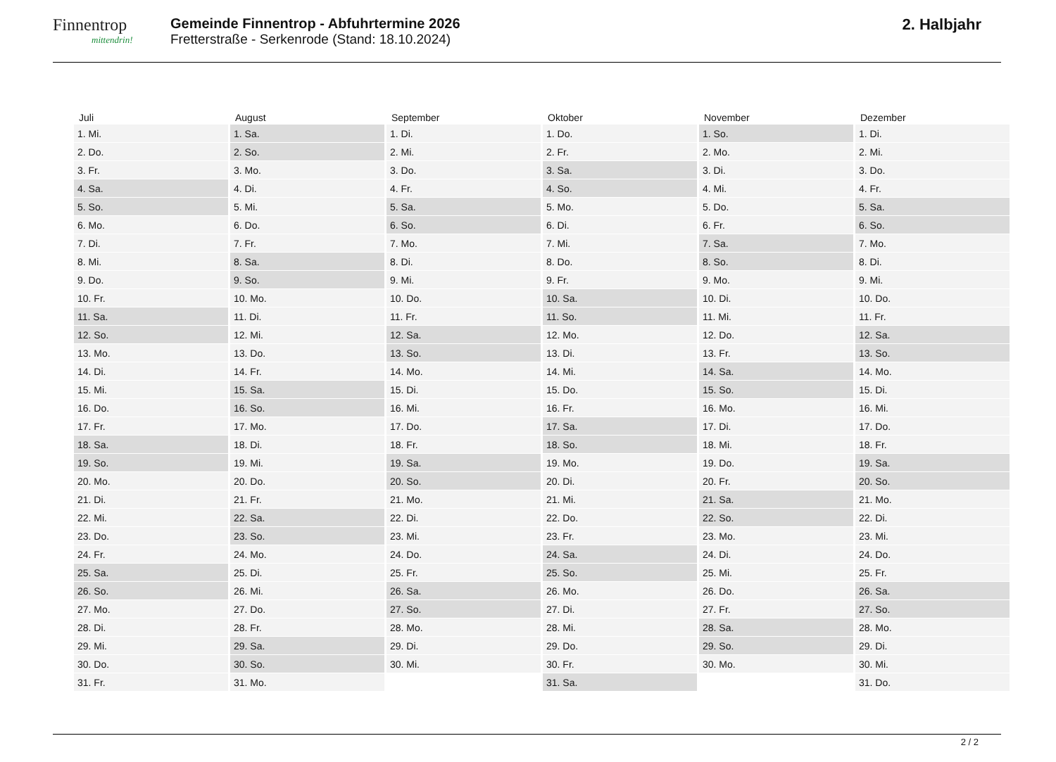Finnentrop
mittendrin!
Gemeinde Finnentrop - Abfuhrtermine 2026
Fretterstraße - Serkenrode (Stand: 18.10.2024)
2. Halbjahr
| Juli | August | September | Oktober | November | Dezember |
| --- | --- | --- | --- | --- | --- |
| 1. Mi. | 1. Sa. | 1. Di. | 1. Do. | 1. So. | 1. Di. |
| 2. Do. | 2. So. | 2. Mi. | 2. Fr. | 2. Mo. | 2. Mi. |
| 3. Fr. | 3. Mo. | 3. Do. | 3. Sa. | 3. Di. | 3. Do. |
| 4. Sa. | 4. Di. | 4. Fr. | 4. So. | 4. Mi. | 4. Fr. |
| 5. So. | 5. Mi. | 5. Sa. | 5. Mo. | 5. Do. | 5. Sa. |
| 6. Mo. | 6. Do. | 6. So. | 6. Di. | 6. Fr. | 6. So. |
| 7. Di. | 7. Fr. | 7. Mo. | 7. Mi. | 7. Sa. | 7. Mo. |
| 8. Mi. | 8. Sa. | 8. Di. | 8. Do. | 8. So. | 8. Di. |
| 9. Do. | 9. So. | 9. Mi. | 9. Fr. | 9. Mo. | 9. Mi. |
| 10. Fr. | 10. Mo. | 10. Do. | 10. Sa. | 10. Di. | 10. Do. |
| 11. Sa. | 11. Di. | 11. Fr. | 11. So. | 11. Mi. | 11. Fr. |
| 12. So. | 12. Mi. | 12. Sa. | 12. Mo. | 12. Do. | 12. Sa. |
| 13. Mo. | 13. Do. | 13. So. | 13. Di. | 13. Fr. | 13. So. |
| 14. Di. | 14. Fr. | 14. Mo. | 14. Mi. | 14. Sa. | 14. Mo. |
| 15. Mi. | 15. Sa. | 15. Di. | 15. Do. | 15. So. | 15. Di. |
| 16. Do. | 16. So. | 16. Mi. | 16. Fr. | 16. Mo. | 16. Mi. |
| 17. Fr. | 17. Mo. | 17. Do. | 17. Sa. | 17. Di. | 17. Do. |
| 18. Sa. | 18. Di. | 18. Fr. | 18. So. | 18. Mi. | 18. Fr. |
| 19. So. | 19. Mi. | 19. Sa. | 19. Mo. | 19. Do. | 19. Sa. |
| 20. Mo. | 20. Do. | 20. So. | 20. Di. | 20. Fr. | 20. So. |
| 21. Di. | 21. Fr. | 21. Mo. | 21. Mi. | 21. Sa. | 21. Mo. |
| 22. Mi. | 22. Sa. | 22. Di. | 22. Do. | 22. So. | 22. Di. |
| 23. Do. | 23. So. | 23. Mi. | 23. Fr. | 23. Mo. | 23. Mi. |
| 24. Fr. | 24. Mo. | 24. Do. | 24. Sa. | 24. Di. | 24. Do. |
| 25. Sa. | 25. Di. | 25. Fr. | 25. So. | 25. Mi. | 25. Fr. |
| 26. So. | 26. Mi. | 26. Sa. | 26. Mo. | 26. Do. | 26. Sa. |
| 27. Mo. | 27. Do. | 27. So. | 27. Di. | 27. Fr. | 27. So. |
| 28. Di. | 28. Fr. | 28. Mo. | 28. Mi. | 28. Sa. | 28. Mo. |
| 29. Mi. | 29. Sa. | 29. Di. | 29. Do. | 29. So. | 29. Di. |
| 30. Do. | 30. So. | 30. Mi. | 30. Fr. | 30. Mo. | 30. Mi. |
| 31. Fr. | 31. Mo. | | 31. Sa. | | 31. Do. |
2 / 2